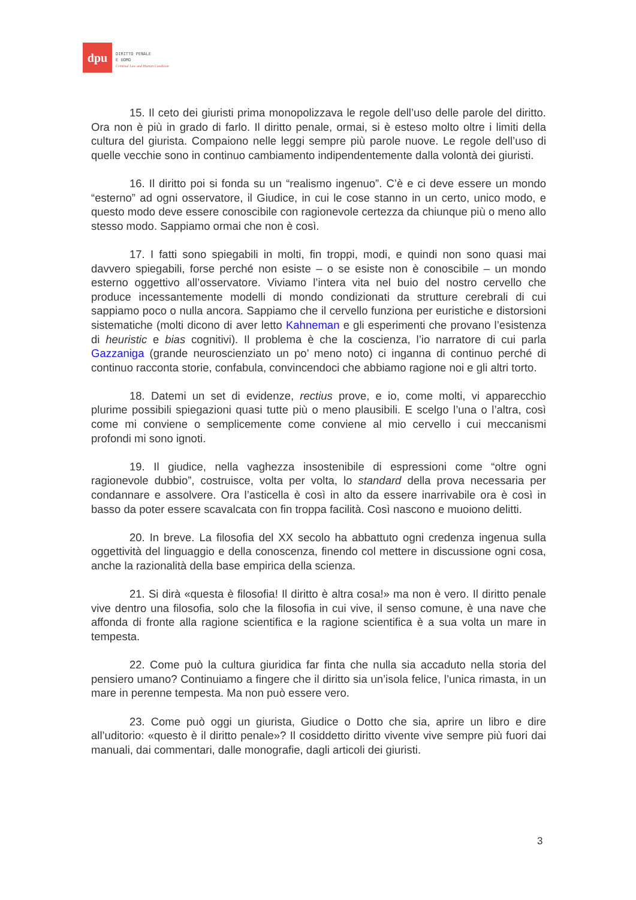dpu
DIRITTO PENALE
E UOMO
Criminal Law and Human Condition
15. Il ceto dei giuristi prima monopolizzava le regole dell’uso delle parole del diritto. Ora non è più in grado di farlo. Il diritto penale, ormai, si è esteso molto oltre i limiti della cultura del giurista. Compaiono nelle leggi sempre più parole nuove. Le regole dell’uso di quelle vecchie sono in continuo cambiamento indipendentemente dalla volontà dei giuristi.
16. Il diritto poi si fonda su un “realismo ingenuo”. C’è e ci deve essere un mondo “esterno” ad ogni osservatore, il Giudice, in cui le cose stanno in un certo, unico modo, e questo modo deve essere conoscibile con ragionevole certezza da chiunque più o meno allo stesso modo. Sappiamo ormai che non è così.
17. I fatti sono spiegabili in molti, fin troppi, modi, e quindi non sono quasi mai davvero spiegabili, forse perché non esiste – o se esiste non è conoscibile – un mondo esterno oggettivo all’osservatore. Viviamo l’intera vita nel buio del nostro cervello che produce incessantemente modelli di mondo condizionati da strutture cerebrali di cui sappiamo poco o nulla ancora. Sappiamo che il cervello funziona per euristiche e distorsioni sistematiche (molti dicono di aver letto Kahneman e gli esperimenti che provano l’esistenza di heuristic e bias cognitivi). Il problema è che la coscienza, l’io narratore di cui parla Gazzaniga (grande neuroscienziato un po’ meno noto) ci inganna di continuo perché di continuo racconta storie, confabula, convincendoci che abbiamo ragione noi e gli altri torto.
18. Datemi un set di evidenze, rectius prove, e io, come molti, vi apparecchio plurime possibili spiegazioni quasi tutte più o meno plausibili. E scelgo l’una o l’altra, così come mi conviene o semplicemente come conviene al mio cervello i cui meccanismi profondi mi sono ignoti.
19. Il giudice, nella vaghezza insostenibile di espressioni come “oltre ogni ragionevole dubbio”, costruisce, volta per volta, lo standard della prova necessaria per condannare e assolvere. Ora l’asticella è così in alto da essere inarrivabile ora è così in basso da poter essere scavalcata con fin troppa facilità. Così nascono e muoiono delitti.
20. In breve. La filosofia del XX secolo ha abbattuto ogni credenza ingenua sulla oggettività del linguaggio e della conoscenza, finendo col mettere in discussione ogni cosa, anche la razionalità della base empirica della scienza.
21. Si dirà «questa è filosofia! Il diritto è altra cosa!» ma non è vero. Il diritto penale vive dentro una filosofia, solo che la filosofia in cui vive, il senso comune, è una nave che affonda di fronte alla ragione scientifica e la ragione scientifica è a sua volta un mare in tempesta.
22. Come può la cultura giuridica far finta che nulla sia accaduto nella storia del pensiero umano? Continuiamo a fingere che il diritto sia un’isola felice, l’unica rimasta, in un mare in perenne tempesta. Ma non può essere vero.
23. Come può oggi un giurista, Giudice o Dotto che sia, aprire un libro e dire all’uditorio: «questo è il diritto penale»? Il cosiddetto diritto vivente vive sempre più fuori dai manuali, dai commentari, dalle monografie, dagli articoli dei giuristi.
3